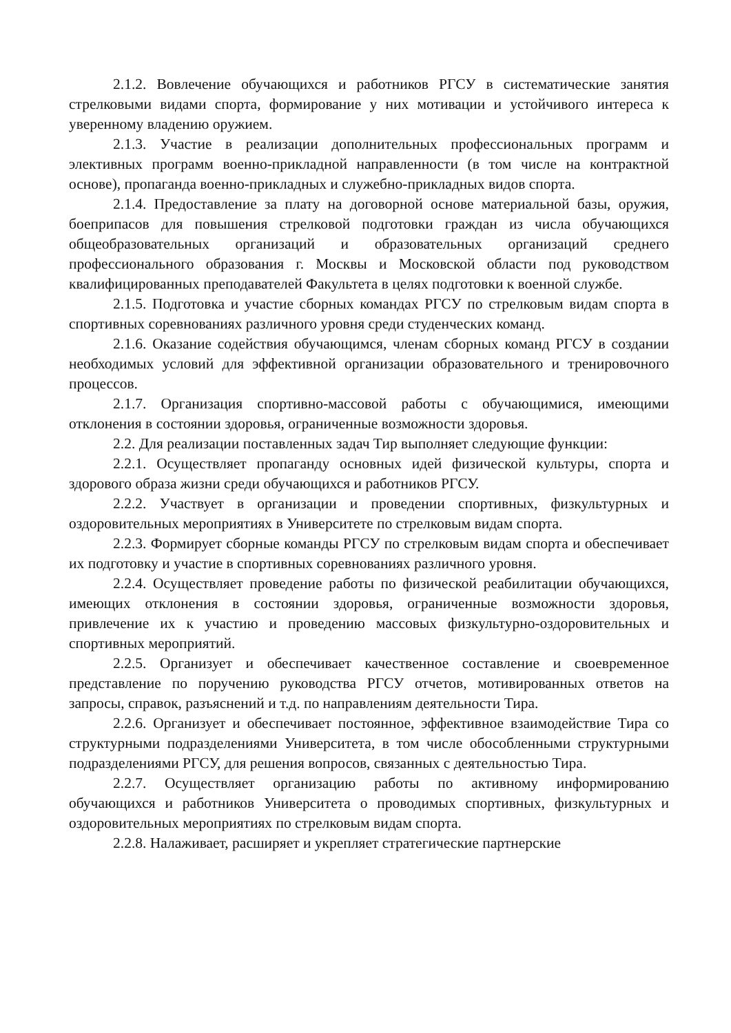2.1.2. Вовлечение обучающихся и работников РГСУ в систематические занятия стрелковыми видами спорта, формирование у них мотивации и устойчивого интереса к уверенному владению оружием.
2.1.3. Участие в реализации дополнительных профессиональных программ и элективных программ военно-прикладной направленности (в том числе на контрактной основе), пропаганда военно-прикладных и служебно-прикладных видов спорта.
2.1.4. Предоставление за плату на договорной основе материальной базы, оружия, боеприпасов для повышения стрелковой подготовки граждан из числа обучающихся общеобразовательных организаций и образовательных организаций среднего профессионального образования г. Москвы и Московской области под руководством квалифицированных преподавателей Факультета в целях подготовки к военной службе.
2.1.5. Подготовка и участие сборных командах РГСУ по стрелковым видам спорта в спортивных соревнованиях различного уровня среди студенческих команд.
2.1.6. Оказание содействия обучающимся, членам сборных команд РГСУ в создании необходимых условий для эффективной организации образовательного и тренировочного процессов.
2.1.7. Организация спортивно-массовой работы с обучающимися, имеющими отклонения в состоянии здоровья, ограниченные возможности здоровья.
2.2. Для реализации поставленных задач Тир выполняет следующие функции:
2.2.1. Осуществляет пропаганду основных идей физической культуры, спорта и здорового образа жизни среди обучающихся и работников РГСУ.
2.2.2. Участвует в организации и проведении спортивных, физкультурных и оздоровительных мероприятиях в Университете по стрелковым видам спорта.
2.2.3. Формирует сборные команды РГСУ по стрелковым видам спорта и обеспечивает их подготовку и участие в спортивных соревнованиях различного уровня.
2.2.4. Осуществляет проведение работы по физической реабилитации обучающихся, имеющих отклонения в состоянии здоровья, ограниченные возможности здоровья, привлечение их к участию и проведению массовых физкультурно-оздоровительных и спортивных мероприятий.
2.2.5. Организует и обеспечивает качественное составление и своевременное представление по поручению руководства РГСУ отчетов, мотивированных ответов на запросы, справок, разъяснений и т.д. по направлениям деятельности Тира.
2.2.6. Организует и обеспечивает постоянное, эффективное взаимодействие Тира со структурными подразделениями Университета, в том числе обособленными структурными подразделениями РГСУ, для решения вопросов, связанных с деятельностью Тира.
2.2.7. Осуществляет организацию работы по активному информированию обучающихся и работников Университета о проводимых спортивных, физкультурных и оздоровительных мероприятиях по стрелковым видам спорта.
2.2.8. Налаживает, расширяет и укрепляет стратегические партнерские